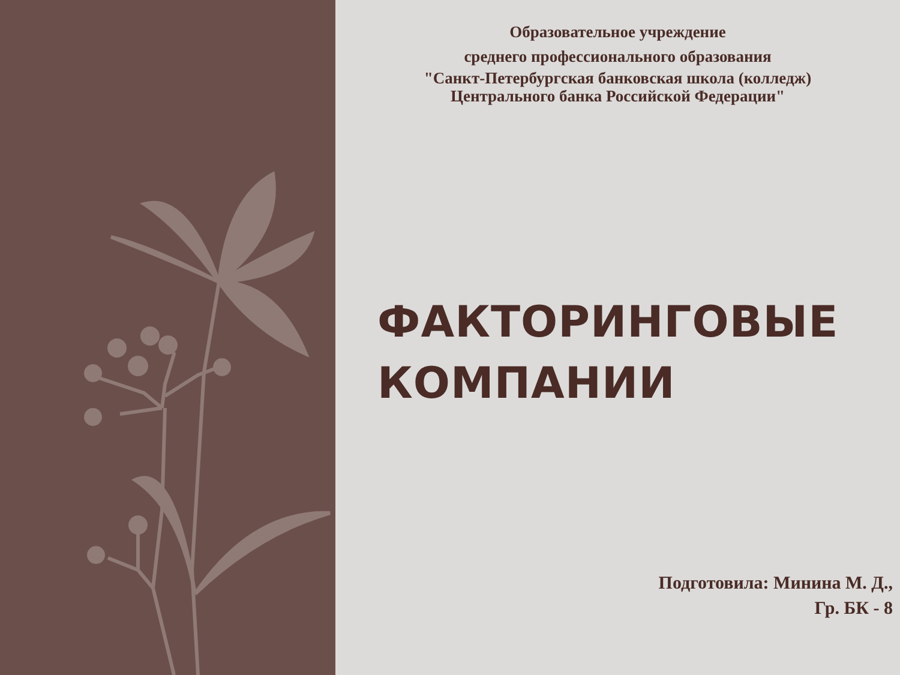Образовательное учреждение
среднего профессионального образования
"Санкт-Петербургская банковская школа (колледж)
Центрального банка Российской Федерации"
ФАКТОРИНГОВЫЕ
КОМПАНИИ
Подготовила: Минина М. Д.,
Гр. БК - 8